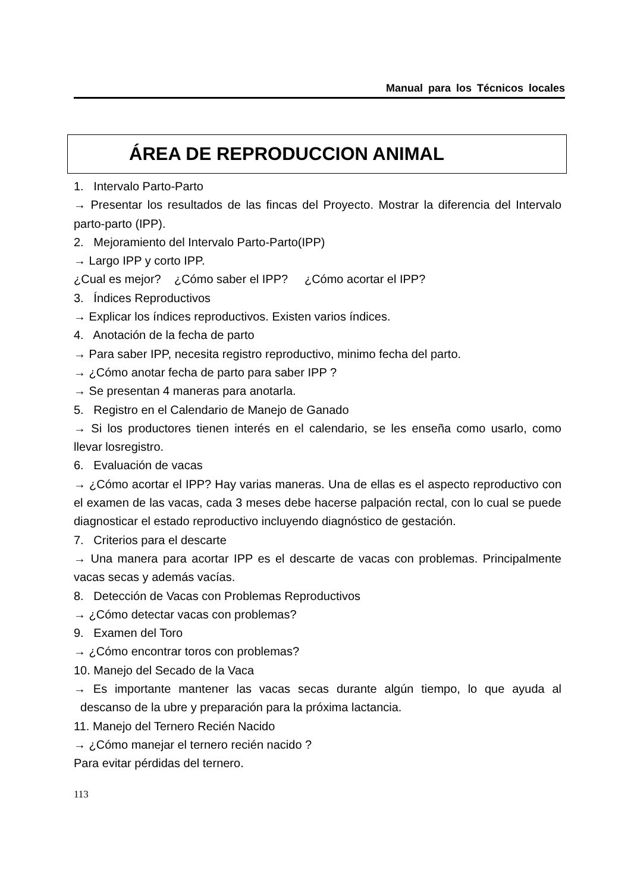Manual para los Técnicos locales
ÁREA DE REPRODUCCION ANIMAL
1. Intervalo Parto-Parto
→ Presentar los resultados de las fincas del Proyecto. Mostrar la diferencia del Intervalo parto-parto (IPP).
2. Mejoramiento del Intervalo Parto-Parto(IPP)
→ Largo IPP y corto IPP.
¿Cual es mejor? ¿Cómo saber el IPP? ¿Cómo acortar el IPP?
3. Índices Reproductivos
→ Explicar los índices reproductivos. Existen varios índices.
4. Anotación de la fecha de parto
→ Para saber IPP, necesita registro reproductivo, minimo fecha del parto.
→ ¿Cómo anotar fecha de parto para saber IPP ?
→ Se presentan 4 maneras para anotarla.
5. Registro en el Calendario de Manejo de Ganado
→ Si los productores tienen interés en el calendario, se les enseña como usarlo, como llevar losregistro.
6. Evaluación de vacas
→ ¿Cómo acortar el IPP? Hay varias maneras. Una de ellas es el aspecto reproductivo con el examen de las vacas, cada 3 meses debe hacerse palpación rectal, con lo cual se puede diagnosticar el estado reproductivo incluyendo diagnóstico de gestación.
7. Criterios para el descarte
→ Una manera para acortar IPP es el descarte de vacas con problemas. Principalmente vacas secas y además vacías.
8. Detección de Vacas con Problemas Reproductivos
→ ¿Cómo detectar vacas con problemas?
9. Examen del Toro
→ ¿Cómo encontrar toros con problemas?
10. Manejo del Secado de la Vaca
→ Es importante mantener las vacas secas durante algún tiempo, lo que ayuda al descanso de la ubre y preparación para la próxima lactancia.
11. Manejo del Ternero Recién Nacido
→ ¿Cómo manejar el ternero recién nacido ?
Para evitar pérdidas del ternero.
113